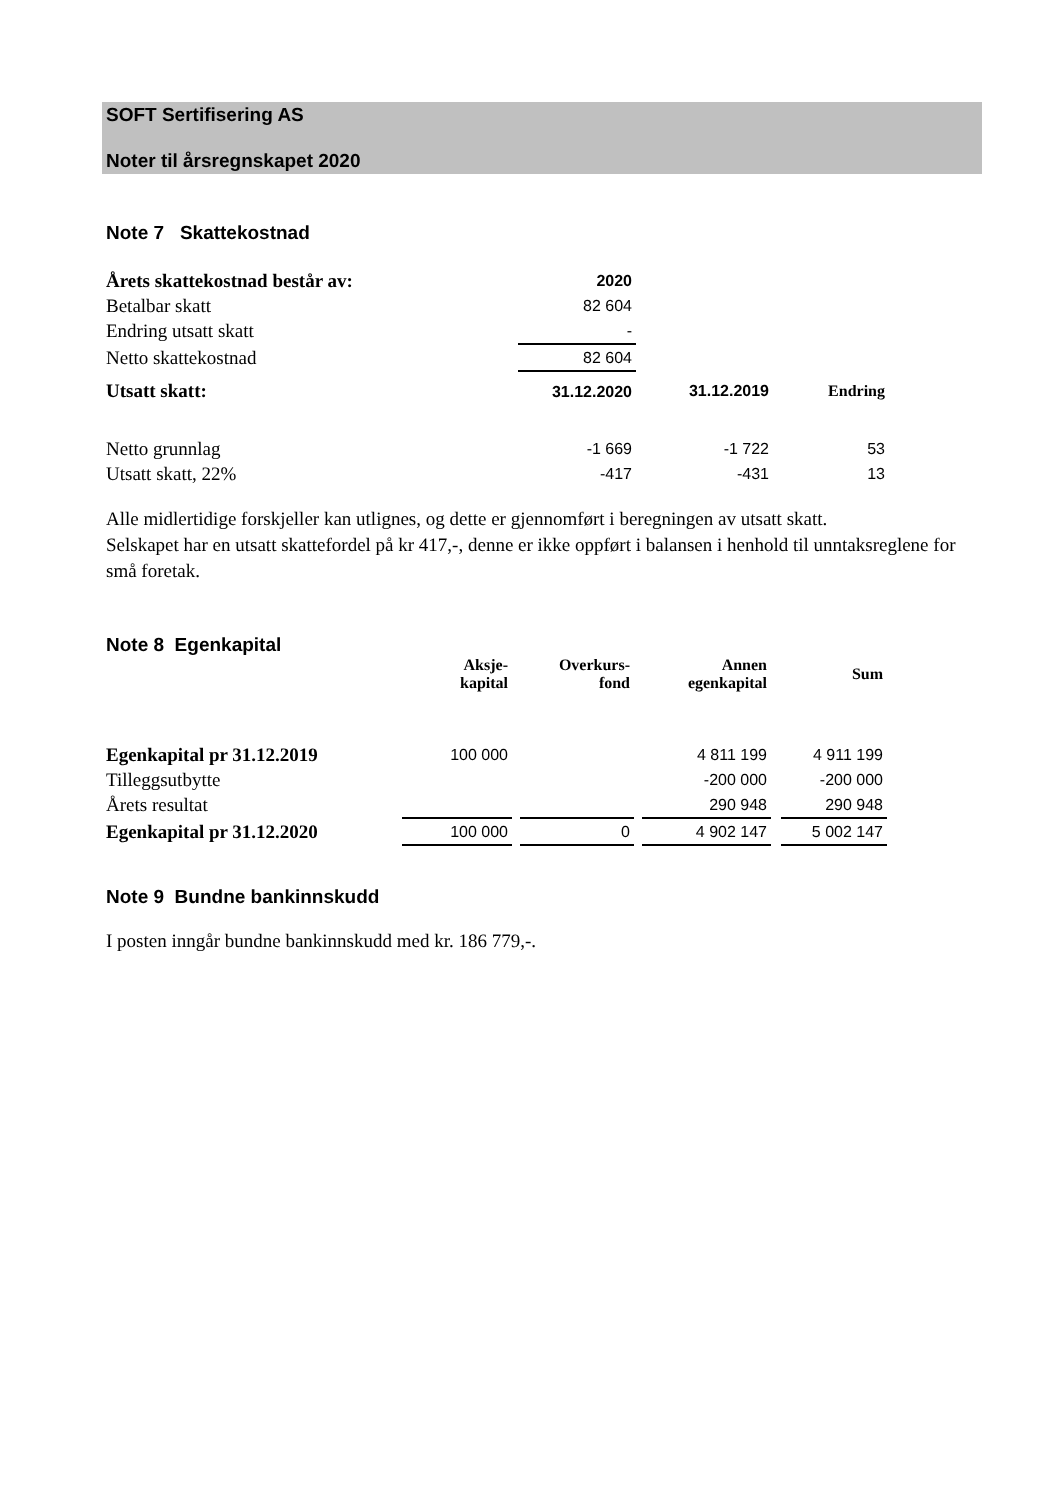SOFT Sertifisering AS
Noter til årsregnskapet 2020
Note 7 Skattekostnad
| Årets skattekostnad består av: | 2020 | | |
| Betalbar skatt | 82 604 | | |
| Endring utsatt skatt | - | | |
| Netto skattekostnad | 82 604 | | |
| Utsatt skatt: | 31.12.2020 | 31.12.2019 | Endring |
| Netto grunnlag | -1 669 | -1 722 | 53 |
| Utsatt skatt, 22% | -417 | -431 | 13 |
Alle midlertidige forskjeller kan utlignes, og dette er gjennomført i beregningen av utsatt skatt.
Selskapet har en utsatt skattefordel på kr 417,-, denne er ikke oppført i balansen i henhold til unntaksreglene for små foretak.
Note 8 Egenkapital
| | Aksje- kapital | | Overkurs- fond | | Annen egenkapital | | Sum |
| Egenkapital pr 31.12.2019 | 100 000 | | | | 4 811 199 | | 4 911 199 |
| Tilleggsutbytte | | | | | -200 000 | | -200 000 |
| Årets resultat | | | | | 290 948 | | 290 948 |
| Egenkapital pr 31.12.2020 | 100 000 | | 0 | | 4 902 147 | | 5 002 147 |
Note 9 Bundne bankinnskudd
I posten inngår bundne bankinnskudd med kr. 186 779,-.